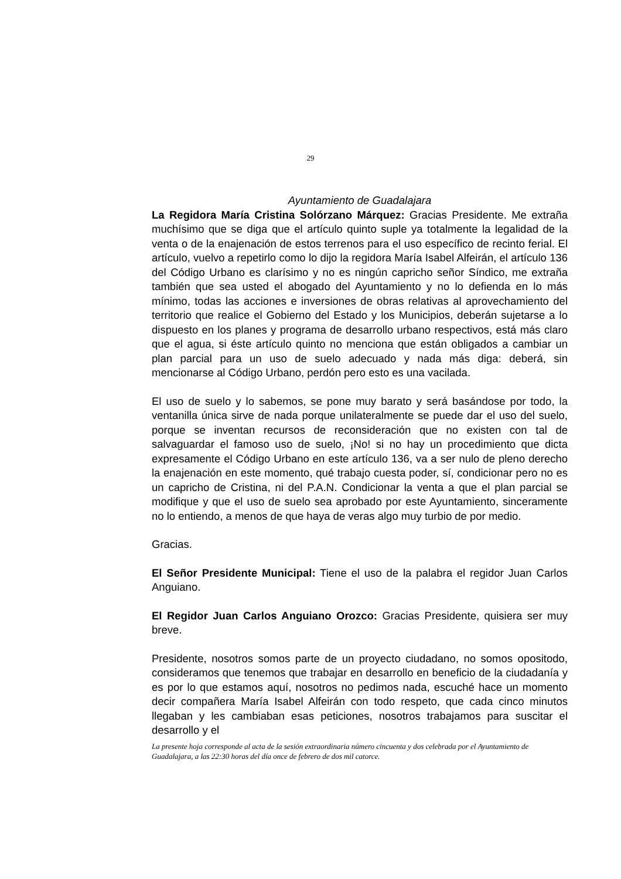29
Ayuntamiento de Guadalajara
La Regidora María Cristina Solórzano Márquez: Gracias Presidente. Me extraña muchísimo que se diga que el artículo quinto suple ya totalmente la legalidad de la venta o de la enajenación de estos terrenos para el uso específico de recinto ferial. El artículo, vuelvo a repetirlo como lo dijo la regidora María Isabel Alfeirán, el artículo 136 del Código Urbano es clarísimo y no es ningún capricho señor Síndico, me extraña también que sea usted el abogado del Ayuntamiento y no lo defienda en lo más mínimo, todas las acciones e inversiones de obras relativas al aprovechamiento del territorio que realice el Gobierno del Estado y los Municipios, deberán sujetarse a lo dispuesto en los planes y programa de desarrollo urbano respectivos, está más claro que el agua, si éste artículo quinto no menciona que están obligados a cambiar un plan parcial para un uso de suelo adecuado y nada más diga: deberá, sin mencionarse al Código Urbano, perdón pero esto es una vacilada.
El uso de suelo y lo sabemos, se pone muy barato y será basándose por todo, la ventanilla única sirve de nada porque unilateralmente se puede dar el uso del suelo, porque se inventan recursos de reconsideración que no existen con tal de salvaguardar el famoso uso de suelo, ¡No! si no hay un procedimiento que dicta expresamente el Código Urbano en este artículo 136, va a ser nulo de pleno derecho la enajenación en este momento, qué trabajo cuesta poder, sí, condicionar pero no es un capricho de Cristina, ni del P.A.N. Condicionar la venta a que el plan parcial se modifique y que el uso de suelo sea aprobado por este Ayuntamiento, sinceramente no lo entiendo, a menos de que haya de veras algo muy turbio de por medio.
Gracias.
El Señor Presidente Municipal: Tiene el uso de la palabra el regidor Juan Carlos Anguiano.
El Regidor Juan Carlos Anguiano Orozco: Gracias Presidente, quisiera ser muy breve.
Presidente, nosotros somos parte de un proyecto ciudadano, no somos opositodo, consideramos que tenemos que trabajar en desarrollo en beneficio de la ciudadanía y es por lo que estamos aquí, nosotros no pedimos nada, escuché hace un momento decir compañera María Isabel Alfeirán con todo respeto, que cada cinco minutos llegaban y les cambiaban esas peticiones, nosotros trabajamos para suscitar el desarrollo y el
La presente hoja corresponde al acta de la sesión extraordinaria número cincuenta y dos celebrada por el Ayuntamiento de Guadalajara, a las 22:30 horas del día once de febrero de dos mil catorce.